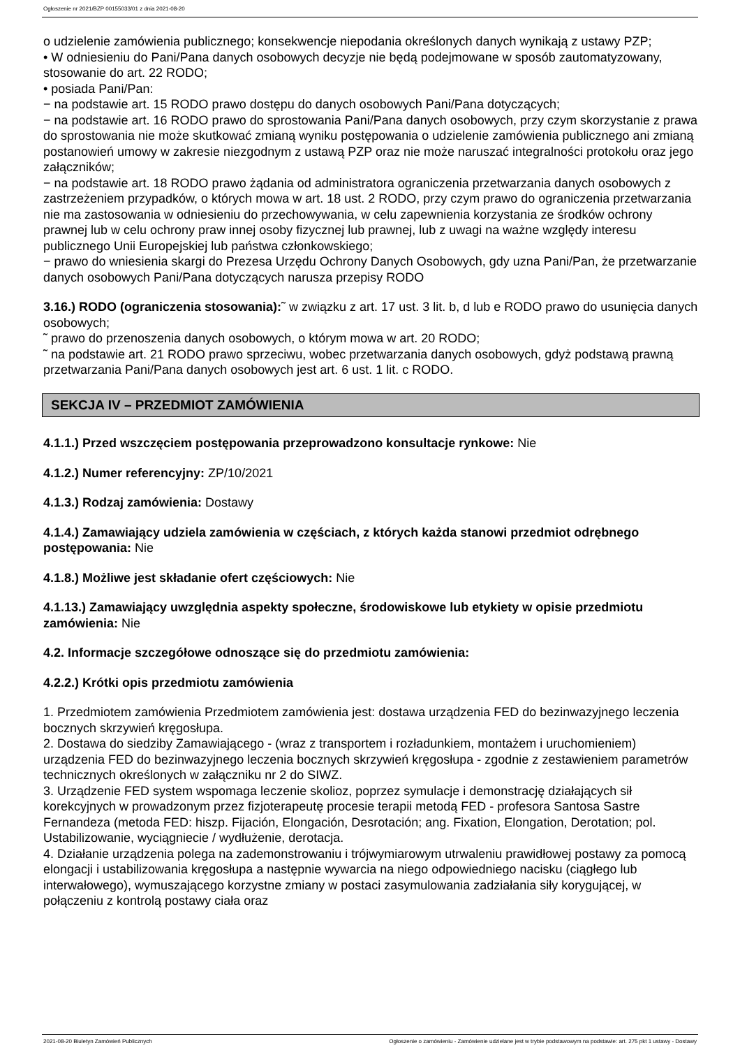Ogłoszenie nr 2021/BZP 00155033/01 z dnia 2021-08-20
o udzielenie zamówienia publicznego; konsekwencje niepodania określonych danych wynikają z ustawy PZP;
• W odniesieniu do Pani/Pana danych osobowych decyzje nie będą podejmowane w sposób zautomatyzowany, stosowanie do art. 22 RODO;
• posiada Pani/Pan:
− na podstawie art. 15 RODO prawo dostępu do danych osobowych Pani/Pana dotyczących;
− na podstawie art. 16 RODO prawo do sprostowania Pani/Pana danych osobowych, przy czym skorzystanie z prawa do sprostowania nie może skutkować zmianą wyniku postępowania o udzielenie zamówienia publicznego ani zmianą postanowień umowy w zakresie niezgodnym z ustawą PZP oraz nie może naruszać integralności protokołu oraz jego załączników;
− na podstawie art. 18 RODO prawo żądania od administratora ograniczenia przetwarzania danych osobowych z zastrzeżeniem przypadków, o których mowa w art. 18 ust. 2 RODO, przy czym prawo do ograniczenia przetwarzania nie ma zastosowania w odniesieniu do przechowywania, w celu zapewnienia korzystania ze środków ochrony prawnej lub w celu ochrony praw innej osoby fizycznej lub prawnej, lub z uwagi na ważne względy interesu publicznego Unii Europejskiej lub państwa członkowskiego;
− prawo do wniesienia skargi do Prezesa Urzędu Ochrony Danych Osobowych, gdy uzna Pani/Pan, że przetwarzanie danych osobowych Pani/Pana dotyczących narusza przepisy RODO
3.16.) RODO (ograniczenia stosowania):˜ w związku z art. 17 ust. 3 lit. b, d lub e RODO prawo do usunięcia danych osobowych;
˜ prawo do przenoszenia danych osobowych, o którym mowa w art. 20 RODO;
˜ na podstawie art. 21 RODO prawo sprzeciwu, wobec przetwarzania danych osobowych, gdyż podstawą prawną przetwarzania Pani/Pana danych osobowych jest art. 6 ust. 1 lit. c RODO.
SEKCJA IV – PRZEDMIOT ZAMÓWIENIA
4.1.1.) Przed wszczęciem postępowania przeprowadzono konsultacje rynkowe: Nie
4.1.2.) Numer referencyjny: ZP/10/2021
4.1.3.) Rodzaj zamówienia: Dostawy
4.1.4.) Zamawiający udziela zamówienia w częściach, z których każda stanowi przedmiot odrębnego postępowania: Nie
4.1.8.) Możliwe jest składanie ofert częściowych: Nie
4.1.13.) Zamawiający uwzględnia aspekty społeczne, środowiskowe lub etykiety w opisie przedmiotu zamówienia: Nie
4.2. Informacje szczegółowe odnoszące się do przedmiotu zamówienia:
4.2.2.) Krótki opis przedmiotu zamówienia
1. Przedmiotem zamówienia Przedmiotem zamówienia jest: dostawa urządzenia FED do bezinwazyjnego leczenia bocznych skrzywień kręgosłupa.
2. Dostawa do siedziby Zamawiającego - (wraz z transportem i rozładunkiem, montażem i uruchomieniem) urządzenia FED do bezinwazyjnego leczenia bocznych skrzywień kręgosłupa - zgodnie z zestawieniem parametrów technicznych określonych w załączniku nr 2 do SIWZ.
3. Urządzenie FED system wspomaga leczenie skolioz, poprzez symulacje i demonstrację działających sił korekcyjnych w prowadzonym przez fizjoterapeutę procesie terapii metodą FED - profesora Santosa Sastre Fernandeza (metoda FED: hiszp. Fijación, Elongación, Desrotación; ang. Fixation, Elongation, Derotation; pol. Ustabilizowanie, wyciągniecie / wydłużenie, derotacja.
4. Działanie urządzenia polega na zademonstrowaniu i trójwymiarowym utrwaleniu prawidłowej postawy za pomocą elongacji i ustabilizowania kręgosłupa a następnie wywarcia na niego odpowiedniego nacisku (ciągłego lub interwałowego), wymuszającego korzystne zmiany w postaci zasymulowania zadziałania siły korygującej, w połączeniu z kontrolą postawy ciała oraz
2021-08-20 Biuletyn Zamówień Publicznych Ogłoszenie o zamówieniu - Zamówienie udzielane jest w trybie podstawowym na podstawie: art. 275 pkt 1 ustawy - Dostawy